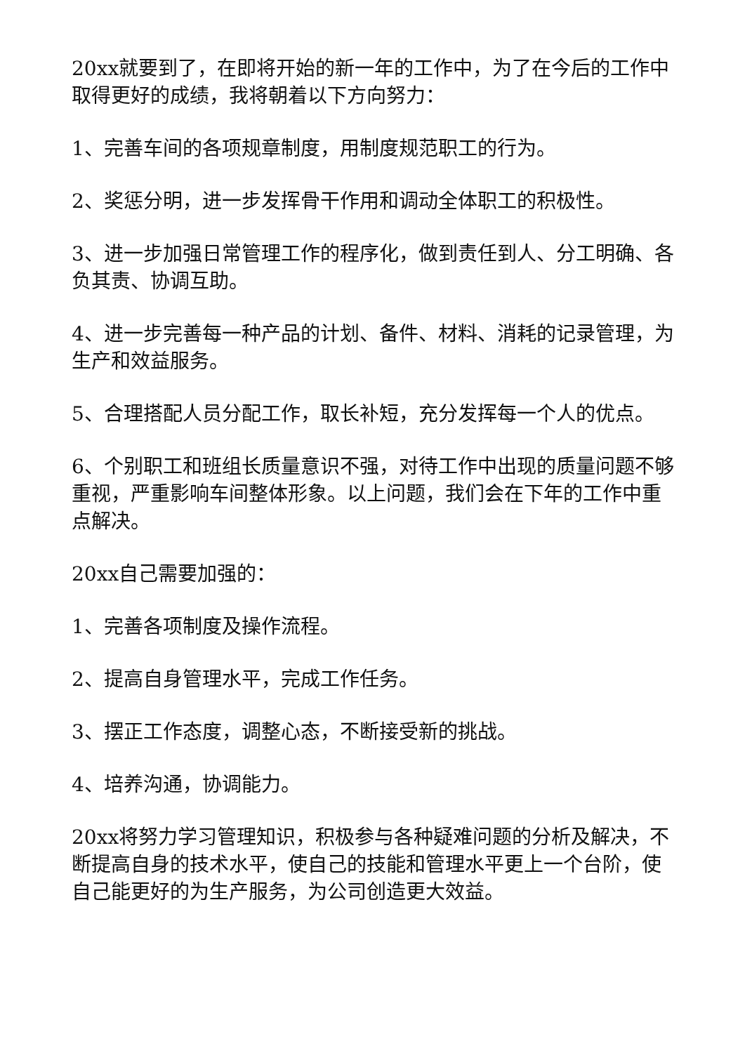20xx就要到了，在即将开始的新一年的工作中，为了在今后的工作中取得更好的成绩，我将朝着以下方向努力：
1、完善车间的各项规章制度，用制度规范职工的行为。
2、奖惩分明，进一步发挥骨干作用和调动全体职工的积极性。
3、进一步加强日常管理工作的程序化，做到责任到人、分工明确、各负其责、协调互助。
4、进一步完善每一种产品的计划、备件、材料、消耗的记录管理，为生产和效益服务。
5、合理搭配人员分配工作，取长补短，充分发挥每一个人的优点。
6、个别职工和班组长质量意识不强，对待工作中出现的质量问题不够重视，严重影响车间整体形象。以上问题，我们会在下年的工作中重点解决。
20xx自己需要加强的：
1、完善各项制度及操作流程。
2、提高自身管理水平，完成工作任务。
3、摆正工作态度，调整心态，不断接受新的挑战。
4、培养沟通，协调能力。
20xx将努力学习管理知识，积极参与各种疑难问题的分析及解决，不断提高自身的技术水平，使自己的技能和管理水平更上一个台阶，使自己能更好的为生产服务，为公司创造更大效益。